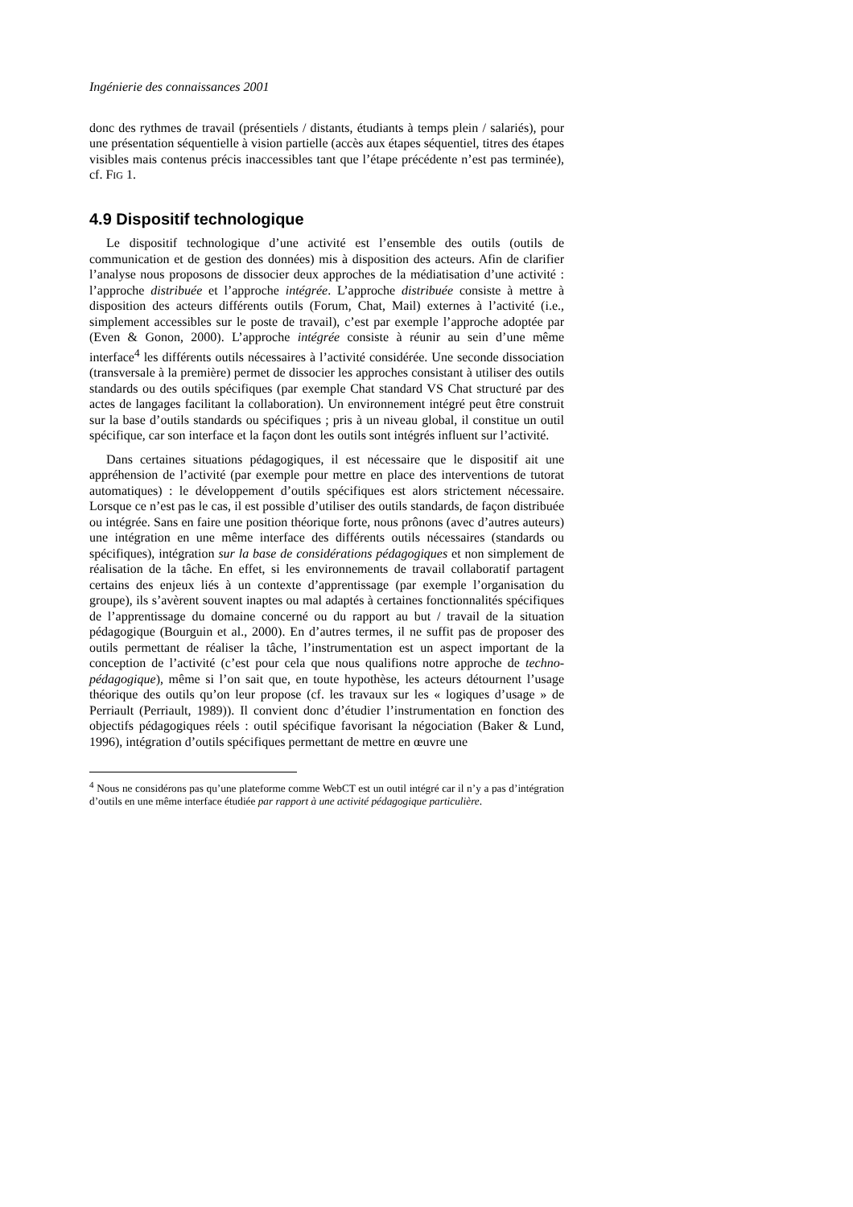Ingénierie des connaissances 2001
donc des rythmes de travail (présentiels / distants, étudiants à temps plein / salariés), pour une présentation séquentielle à vision partielle (accès aux étapes séquentiel, titres des étapes visibles mais contenus précis inaccessibles tant que l’étape précédente n’est pas terminée), cf. FIG 1.
4.9 Dispositif technologique
Le dispositif technologique d’une activité est l’ensemble des outils (outils de communication et de gestion des données) mis à disposition des acteurs. Afin de clarifier l’analyse nous proposons de dissocier deux approches de la médiatisation d’une activité : l’approche distribuée et l’approche intégrée. L’approche distribuée consiste à mettre à disposition des acteurs différents outils (Forum, Chat, Mail) externes à l’activité (i.e., simplement accessibles sur le poste de travail), c’est par exemple l’approche adoptée par (Even & Gonon, 2000). L’approche intégrée consiste à réunir au sein d’une même interface<sup>4</sup> les différents outils nécessaires à l’activité considérée. Une seconde dissociation (transversale à la première) permet de dissocier les approches consistant à utiliser des outils standards ou des outils spécifiques (par exemple Chat standard VS Chat structuré par des actes de langages facilitant la collaboration). Un environnement intégré peut être construit sur la base d’outils standards ou spécifiques ; pris à un niveau global, il constitue un outil spécifique, car son interface et la façon dont les outils sont intégrés influent sur l’activité.
Dans certaines situations pédagogiques, il est nécessaire que le dispositif ait une appréhension de l’activité (par exemple pour mettre en place des interventions de tutorat automatiques) : le développement d’outils spécifiques est alors strictement nécessaire. Lorsque ce n’est pas le cas, il est possible d’utiliser des outils standards, de façon distribuée ou intégrée. Sans en faire une position théorique forte, nous prônons (avec d’autres auteurs) une intégration en une même interface des différents outils nécessaires (standards ou spécifiques), intégration sur la base de considérations pédagogiques et non simplement de réalisation de la tâche. En effet, si les environnements de travail collaboratif partagent certains des enjeux liés à un contexte d’apprentissage (par exemple l’organisation du groupe), ils s’avèrent souvent inaptes ou mal adaptés à certaines fonctionnalités spécifiques de l’apprentissage du domaine concerné ou du rapport au but / travail de la situation pédagogique (Bourguin et al., 2000). En d’autres termes, il ne suffit pas de proposer des outils permettant de réaliser la tâche, l’instrumentation est un aspect important de la conception de l’activité (c’est pour cela que nous qualifions notre approche de techno-pédagogique), même si l’on sait que, en toute hypothèse, les acteurs détournent l’usage théorique des outils qu’on leur propose (cf. les travaux sur les « logiques d’usage » de Perriault (Perriault, 1989)). Il convient donc d’étudier l’instrumentation en fonction des objectifs pédagogiques réels : outil spécifique favorisant la négociation (Baker & Lund, 1996), intégration d’outils spécifiques permettant de mettre en œuvre une
<sup>4</sup> Nous ne considérons pas qu’une plateforme comme WebCT est un outil intégré car il n’y a pas d’intégration d’outils en une même interface étudiée par rapport à une activité pédagogique particulière.